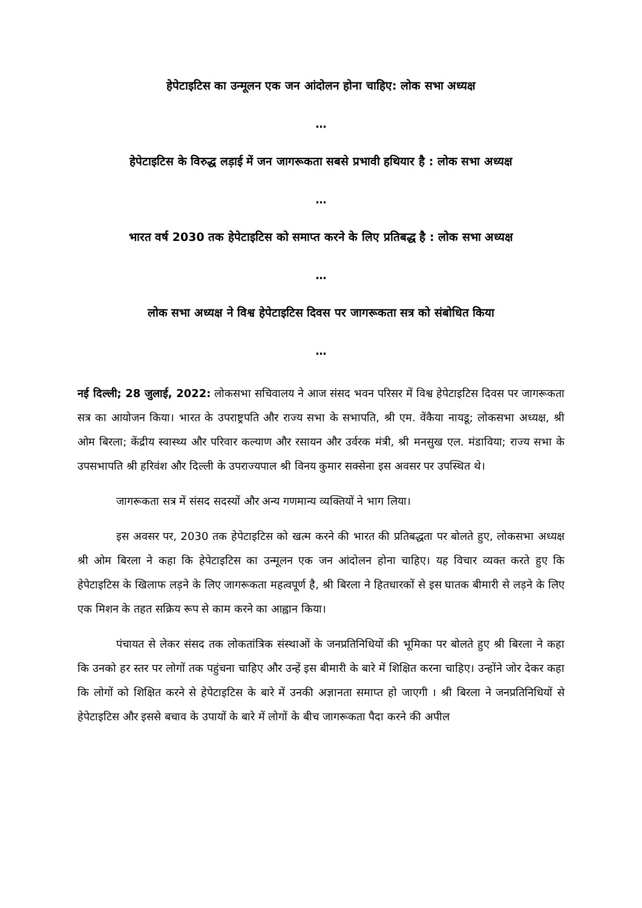हेपेटाइटिस का उन्मूलन एक जन आंदोलन होना चाहिए: लोक सभा अध्यक्ष
…
हेपेटाइटिस के विरुद्ध लड़ाई में जन जागरूकता सबसे प्रभावी हथियार है : लोक सभा अध्यक्ष
…
भारत वर्ष 2030 तक हेपेटाइटिस को समाप्त करने के लिए प्रतिबद्ध है : लोक सभा अध्यक्ष
…
लोक सभा अध्यक्ष ने विश्व हेपेटाइटिस दिवस पर जागरूकता सत्र को संबोधित किया
…
नई दिल्ली; 28 जुलाई, 2022: लोकसभा सचिवालय ने आज संसद भवन परिसर में विश्व हेपेटाइटिस दिवस पर जागरूकता सत्र का आयोजन किया। भारत के उपराष्ट्रपति और राज्य सभा के सभापति, श्री एम. वेंकैया नायडू; लोकसभा अध्यक्ष, श्री ओम बिरला; केंद्रीय स्वास्थ्य और परिवार कल्याण और रसायन और उर्वरक मंत्री, श्री मनसुख एल. मंडाविया; राज्य सभा के उपसभापति श्री हरिवंश और दिल्ली के उपराज्यपाल श्री विनय कुमार सक्सेना इस अवसर पर उपस्थित थे।
जागरूकता सत्र में संसद सदस्यों और अन्य गणमान्य व्यक्तियों ने भाग लिया।
इस अवसर पर, 2030 तक हेपेटाइटिस को खत्म करने की भारत की प्रतिबद्धता पर बोलते हुए, लोकसभा अध्यक्ष श्री ओम बिरला ने कहा कि हेपेटाइटिस का उन्मूलन एक जन आंदोलन होना चाहिए। यह विचार व्यक्त करते हुए कि हेपेटाइटिस के खिलाफ लड़ने के लिए जागरूकता महत्वपूर्ण है, श्री बिरला ने हितधारकों से इस घातक बीमारी से लड़ने के लिए एक मिशन के तहत सक्रिय रूप से काम करने का आह्वान किया।
पंचायत से लेकर संसद तक लोकतांत्रिक संस्थाओं के जनप्रतिनिधियों की भूमिका पर बोलते हुए श्री बिरला ने कहा कि उनको हर स्तर पर लोगों तक पहुंचना चाहिए और उन्हें इस बीमारी के बारे में शिक्षित करना चाहिए। उन्होंने जोर देकर कहा कि लोगों को शिक्षित करने से हेपेटाइटिस के बारे में उनकी अज्ञानता समाप्त हो जाएगी । श्री बिरला ने जनप्रतिनिधियों से हेपेटाइटिस और इससे बचाव के उपायों के बारे में लोगों के बीच जागरूकता पैदा करने की अपील